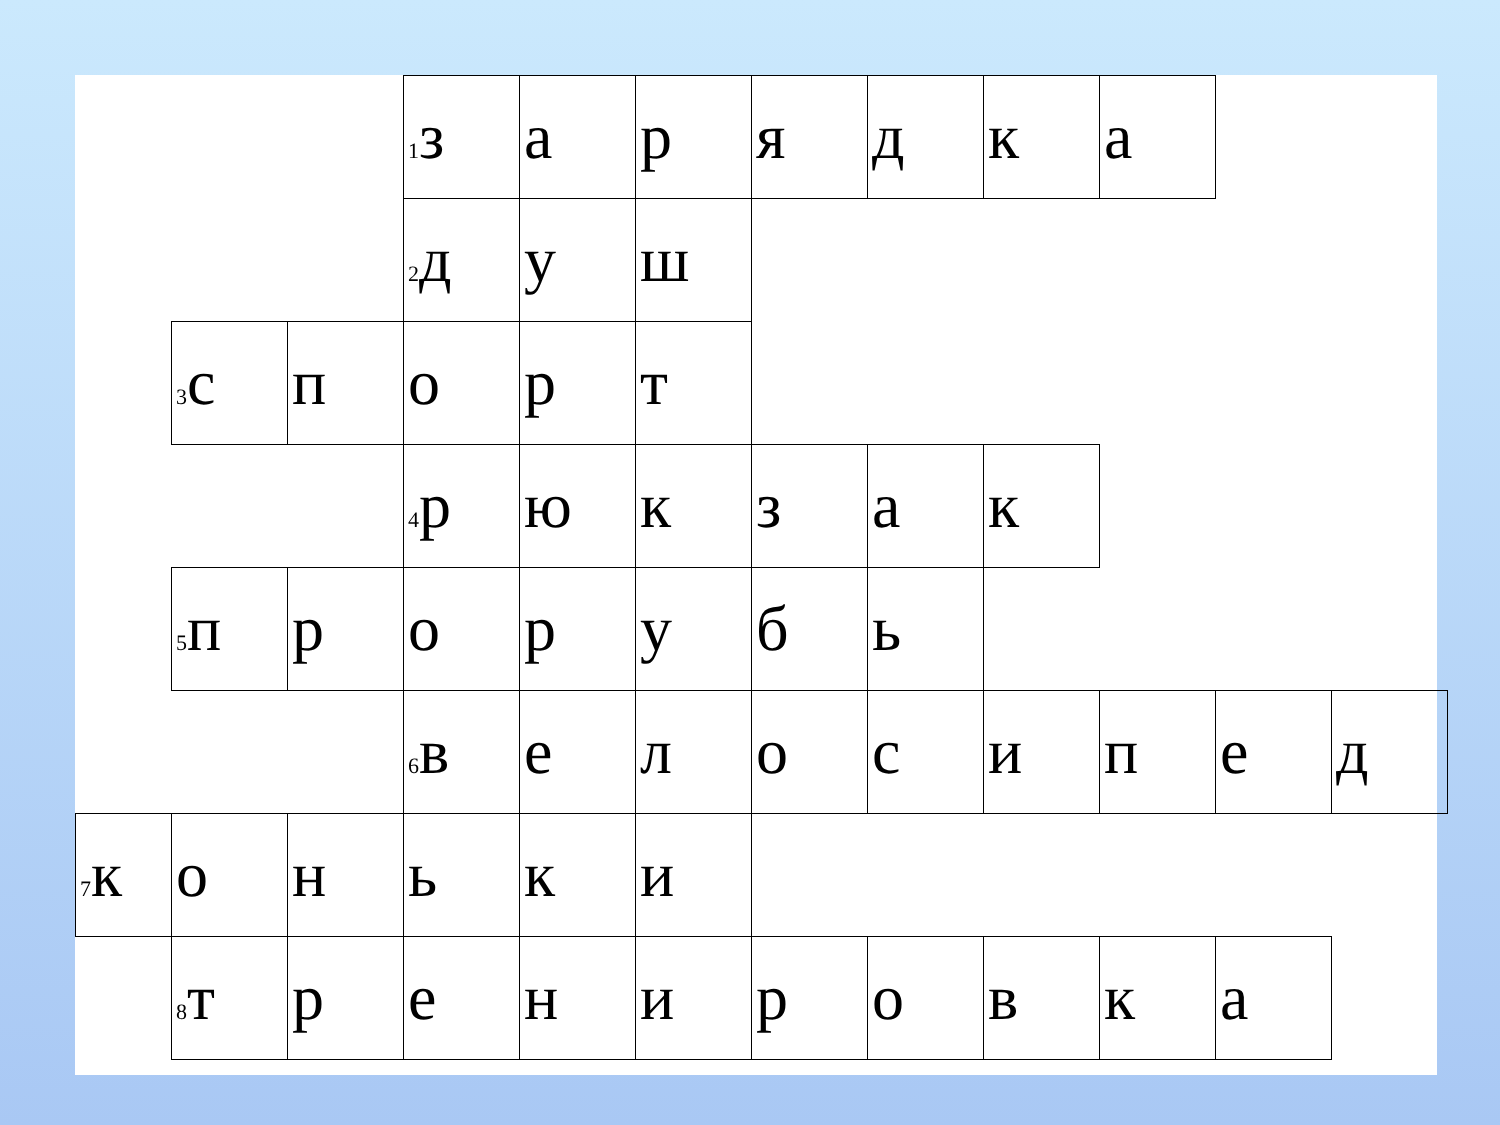| | | | <sup>1</sup> з | а | р | я | д | к | а | | |
| | | | <sup>2</sup> д | у | ш | | | | | | |
| | <sup>3</sup> с | п | о | р | т | | | | | | |
| | | | <sup>4</sup> р | ю | к | з | а | к | | | |
| | <sup>5</sup> п | р | о | р | у | б | ь | | | | |
| | | | <sup>6</sup> в | е | л | о | с | и | п | е | д |
| <sup>7</sup> к | о | н | ь | к | и | | | | | | |
| | <sup>8</sup> т | р | е | н | и | р | о | в | к | а | |